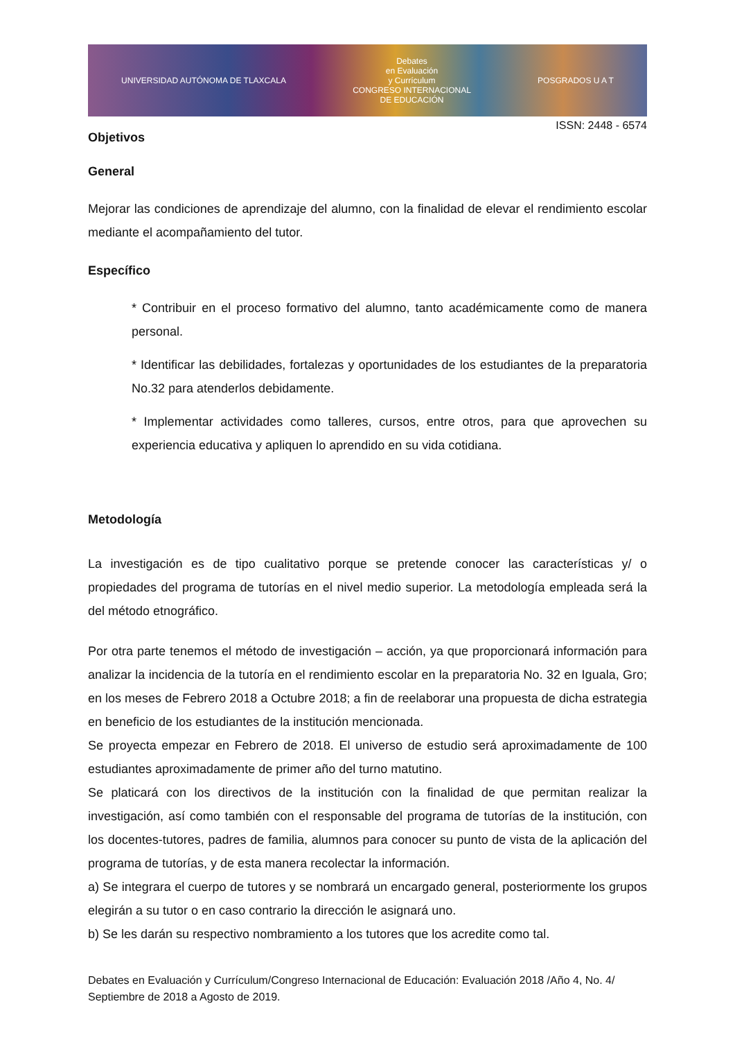UNIVERSIDAD AUTÓNOMA DE TLAXCALA Debates
en Evaluación
y Currículum
CONGRESO INTERNACIONAL
DE EDUCACIÓN POSGRADOS U A T
ISSN: 2448 - 6574
Objetivos
General
Mejorar las condiciones de aprendizaje del alumno, con la finalidad de elevar el rendimiento escolar mediante el acompañamiento del tutor.
Específico
* Contribuir en el proceso formativo del alumno, tanto académicamente como de manera personal.
* Identificar las debilidades, fortalezas y oportunidades de los estudiantes de la preparatoria No.32 para atenderlos debidamente.
* Implementar actividades como talleres, cursos, entre otros, para que aprovechen su experiencia educativa y apliquen lo aprendido en su vida cotidiana.
Metodología
La investigación es de tipo cualitativo porque se pretende conocer las características y/ o propiedades del programa de tutorías en el nivel medio superior. La metodología empleada será la del método etnográfico.
Por otra parte tenemos el método de investigación – acción, ya que proporcionará información para analizar la incidencia de la tutoría en el rendimiento escolar en la preparatoria No. 32 en Iguala, Gro; en los meses de Febrero 2018 a Octubre 2018; a fin de reelaborar una propuesta de dicha estrategia en beneficio de los estudiantes de la institución mencionada.
Se proyecta empezar en Febrero de 2018. El universo de estudio será aproximadamente de 100 estudiantes aproximadamente de primer año del turno matutino.
Se platicará con los directivos de la institución con la finalidad de que permitan realizar la investigación, así como también con el responsable del programa de tutorías de la institución, con los docentes-tutores, padres de familia, alumnos para conocer su punto de vista de la aplicación del programa de tutorías, y de esta manera recolectar la información.
a) Se integrara el cuerpo de tutores y se nombrará un encargado general, posteriormente los grupos elegirán a su tutor o en caso contrario la dirección le asignará uno.
b) Se les darán su respectivo nombramiento a los tutores que los acredite como tal.
Debates en Evaluación y Currículum/Congreso Internacional de Educación: Evaluación 2018 /Año 4, No. 4/ Septiembre de 2018 a Agosto de 2019.